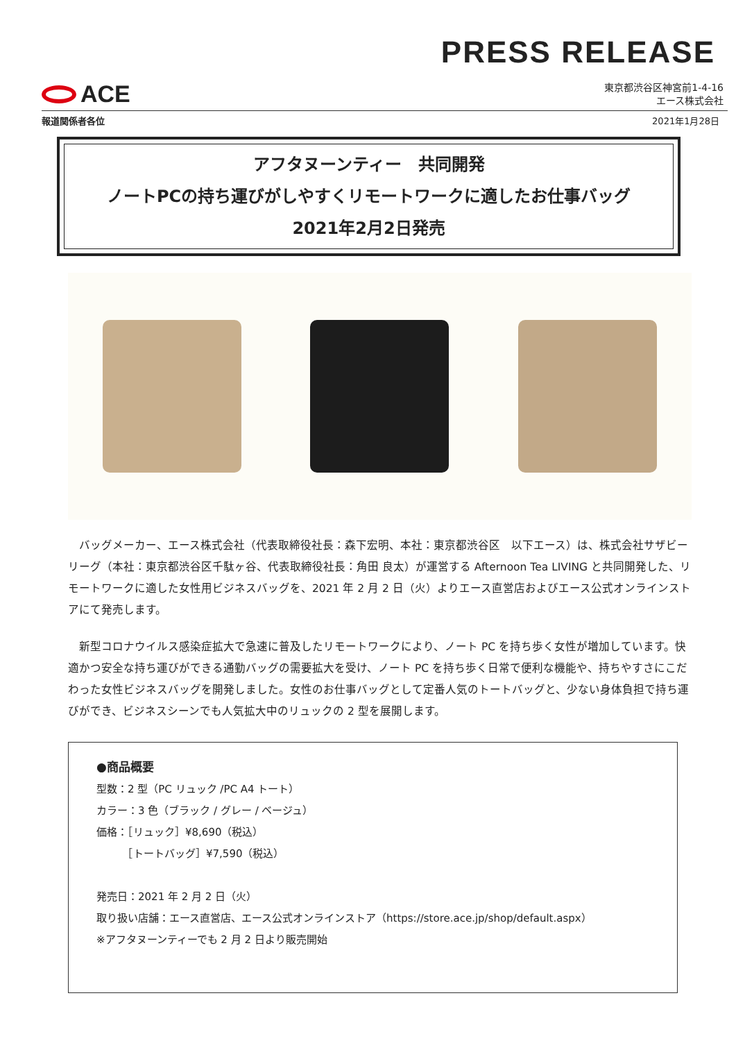PRESS RELEASE
ACE
東京都渋谷区神宮前1-4-16
エース株式会社
報道関係者各位 2021年1月28日
アフタヌーンティー　共同開発
ノートPCの持ち運びがしやすくリモートワークに適したお仕事バッグ
2021年2月2日発売
　バッグメーカー、エース株式会社（代表取締役社長：森下宏明、本社：東京都渋谷区　以下エース）は、株式会社サザビーリーグ（本社：東京都渋谷区千駄ヶ谷、代表取締役社長：角田 良太）が運営する Afternoon Tea LIVING と共同開発した、リモートワークに適した女性用ビジネスバッグを、2021 年 2 月 2 日（火）よりエース直営店およびエース公式オンラインストアにて発売します。
　新型コロナウイルス感染症拡大で急速に普及したリモートワークにより、ノート PC を持ち歩く女性が増加しています。快適かつ安全な持ち運びができる通勤バッグの需要拡大を受け、ノート PC を持ち歩く日常で便利な機能や、持ちやすさにこだわった女性ビジネスバッグを開発しました。女性のお仕事バッグとして定番人気のトートバッグと、少ない身体負担で持ち運びができ、ビジネスシーンでも人気拡大中のリュックの 2 型を展開します。
●商品概要
型数：2 型（PC リュック /PC A4 トート）
カラー：3 色（ブラック / グレー / ベージュ）
価格：［リュック］¥8,690（税込）
　　　［トートバッグ］¥7,590（税込）
発売日：2021 年 2 月 2 日（火）
取り扱い店舗：エース直営店、エース公式オンラインストア（https://store.ace.jp/shop/default.aspx）
※アフタヌーンティーでも 2 月 2 日より販売開始